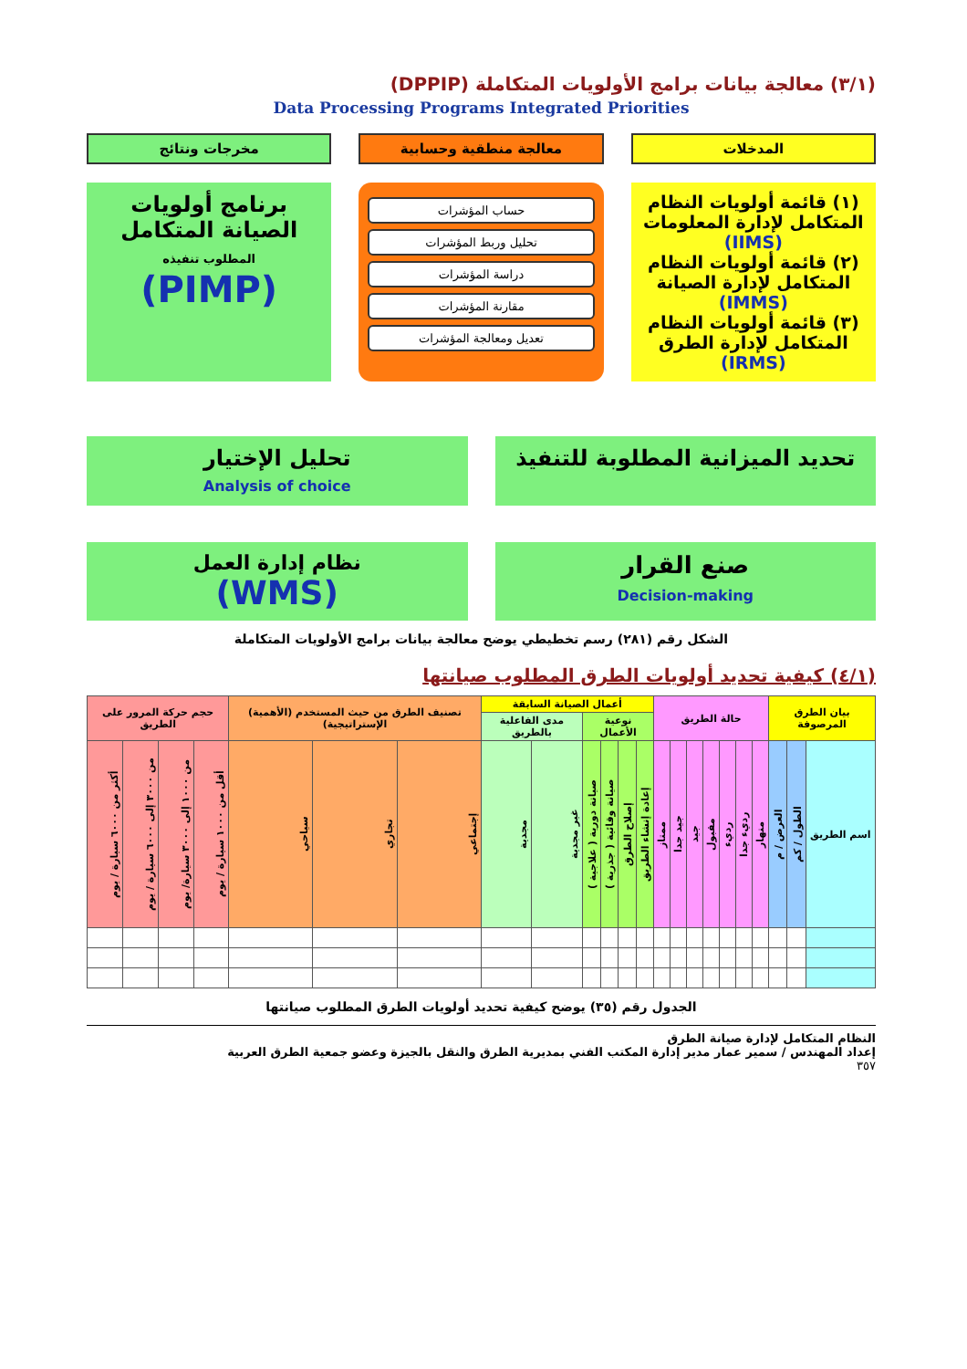(٣/١) معالجة بيانات برامج الأولويات المتكاملة (DPPIP)
Data Processing Programs Integrated Priorities
المدخلات معالجة منطقية وحسابية مخرجات ونتائج
(١) قائمة أولويات النظام المتكامل لإدارة المعلومات (IIMS)
(٢) قائمة أولويات النظام المتكامل لإدارة الصيانة (IMMS)
(٣) قائمة أولويات النظام المتكامل لإدارة الطرق (IRMS)
حساب المؤشرات
تحليل وربط المؤشرات
دراسة المؤشرات
مقارنة المؤشرات
تعديل ومعالجة المؤشرات
برنامج أولويات الصيانة المتكامل
المطلوب تنفيذه
(PIMP)
تحديد الميزانية المطلوبة للتنفيذ
تحليل الإختيار
Analysis of choice
صنع القرار
Decision-making
نظام إدارة العمل
(WMS)
الشكل رقم (٢٨١) رسم تخطيطي يوضح معالجة بيانات برامج الأولويات المتكاملة
(٤/١) كيفية تحديد أولويات الطرق المطلوب صيانتها
| بيان الطرق المرصوفة | | | حالة الطريق | | | | | | | أعمال الصيانة السابقة | | | | | | تصنيف الطرق من حيث المستخدم (الأهمية) الإستراتيجية) | | | حجم حركة المرور على الطريق | | | |
| --- | --- | --- | --- | --- | --- | --- | --- | --- | --- | --- | --- | --- | --- | --- | --- | --- | --- | --- | --- | --- | --- | --- |
| | | | | | | | | | | نوعية الأعمال | | | | مدى الفاعلية بالطريق | | | | | | | | |
| اسم الطريق | الطول / كم | العرض / م | منهار | رديء جدا | رديء | مقبول | جيد | جيد جدا | ممتاز | إعادة إنشاء الطريق | إصلاح الطرق | صيانة وقائية ( جذرية ) | صيانة دورية ( علاجية ) | غير مجدية | مجدية | إجتماعي | تجاري | سياحي | أقل من ١٠٠٠ سيارة / يوم | من ١٠٠٠ إلى ٣٠٠٠ سيارة/ يوم | من ٣٠٠٠ إلى ٦٠٠٠ سيارة / يوم | أكثر من ٦٠٠٠ سيارة / يوم |
الجدول رقم (٣٥) يوضح كيفية تحديد أولويات الطرق المطلوب صيانتها
النظام المتكامل لإدارة صيانة الطرق
إعداد المهندس / سمير عمار مدير إدارة المكتب الفني بمديرية الطرق والنقل بالجيزة وعضو جمعية الطرق العربية
٣٥٧